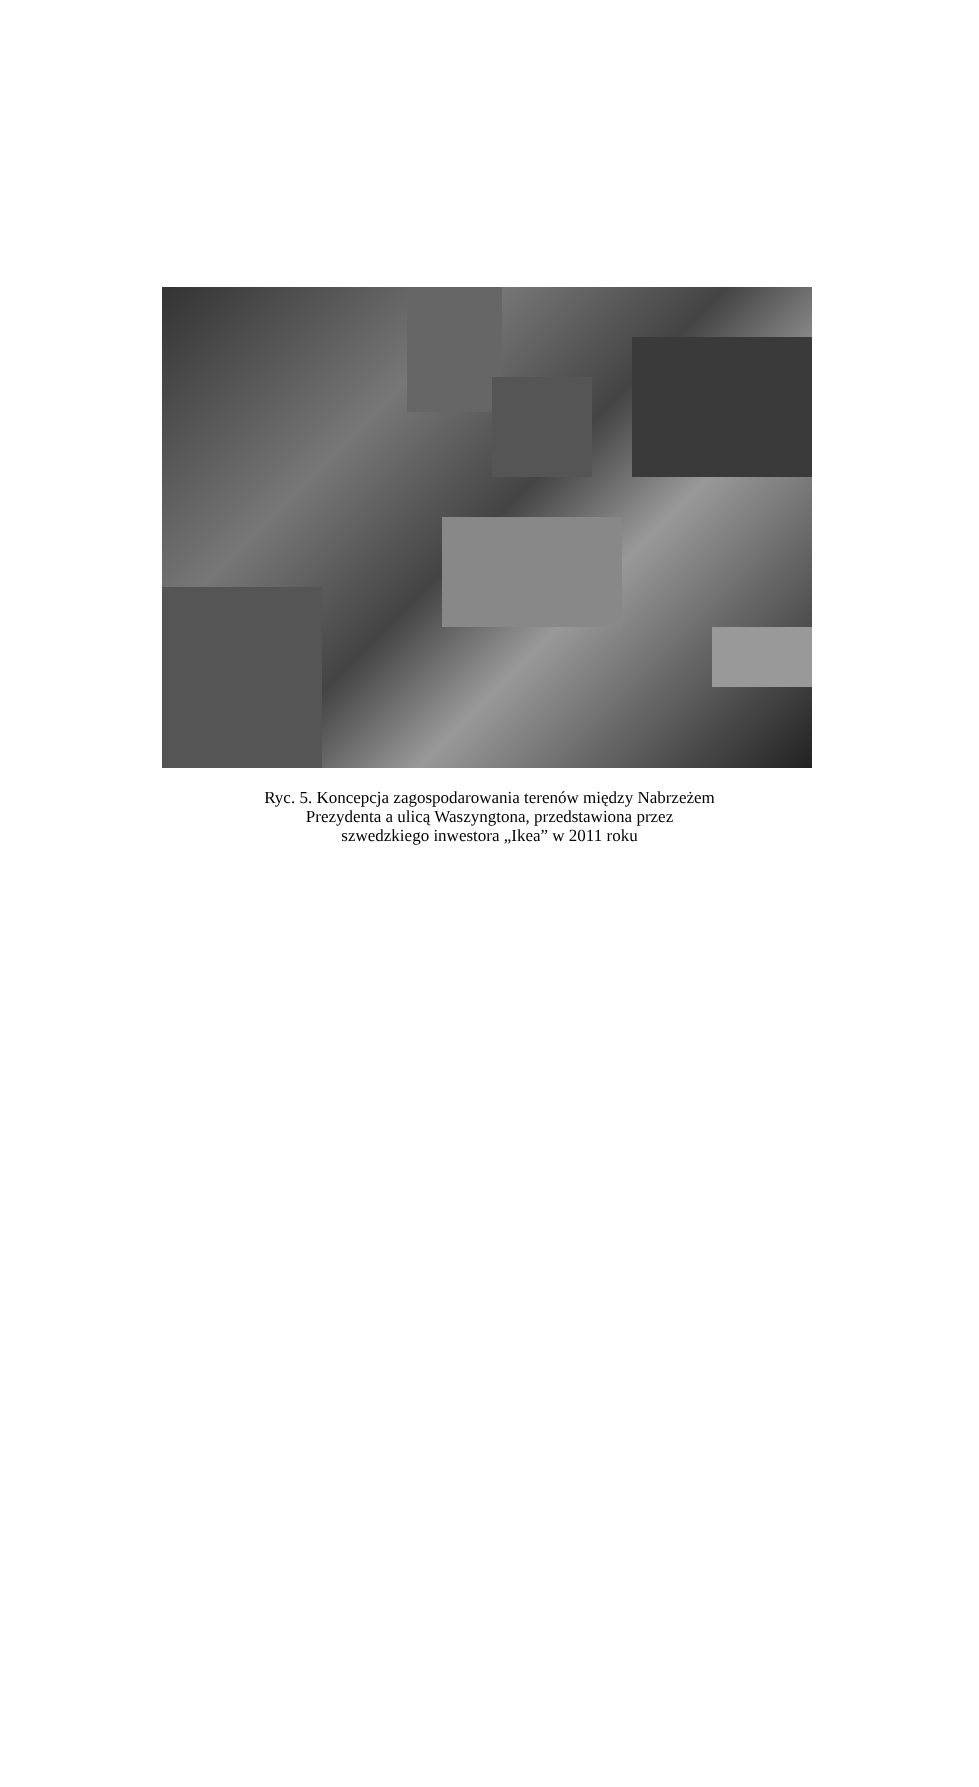Ryc. 5. Koncepcja zagospodarowania terenów między Nabrzeżem
Prezydenta a ulicą Waszyngtona, przedstawiona przez
szwedzkiego inwestora „Ikea” w 2011 roku